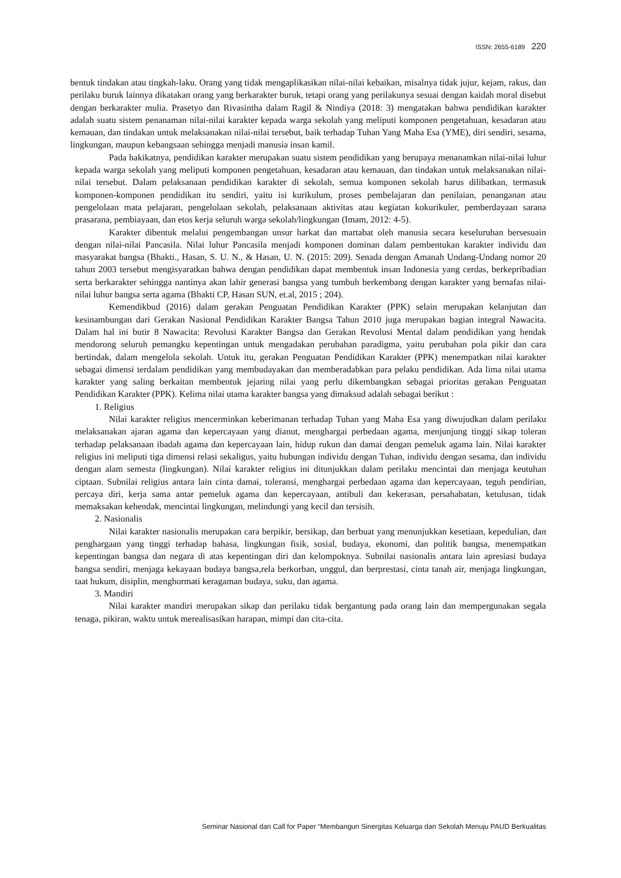ISSN: 2655-6189 220
bentuk tindakan atau tingkah-laku. Orang yang tidak mengaplikasikan nilai-nilai kebaikan, misalnya tidak jujur, kejam, rakus, dan perilaku buruk lainnya dikatakan orang yang berkarakter buruk, tetapi orang yang perilakunya sesuai dengan kaidah moral disebut dengan berkarakter mulia. Prasetyo dan Rivasintha dalam Ragil & Nindiya (2018: 3) mengatakan bahwa pendidikan karakter adalah suatu sistem penanaman nilai-nilai karakter kepada warga sekolah yang meliputi komponen pengetahuan, kesadaran atau kemauan, dan tindakan untuk melaksanakan nilai-nilai tersebut, baik terhadap Tuhan Yang Maha Esa (YME), diri sendiri, sesama, lingkungan, maupun kebangsaan sehingga menjadi manusia insan kamil.
Pada hakikatnya, pendidikan karakter merupakan suatu sistem pendidikan yang berupaya menanamkan nilai-nilai luhur kepada warga sekolah yang meliputi komponen pengetahuan, kesadaran atau kemauan, dan tindakan untuk melaksanakan nilai-nilai tersebut. Dalam pelaksanaan pendidikan karakter di sekolah, semua komponen sekolah harus dilibatkan, termasuk komponen-komponen pendidikan itu sendiri, yaitu isi kurikulum, proses pembelajaran dan penilaian, penanganan atau pengelolaan mata pelajaran, pengelolaan sekolah, pelaksanaan aktivitas atau kegiatan kokurikuler, pemberdayaan sarana prasarana, pembiayaan, dan etos kerja seluruh warga sekolah/lingkungan (Imam, 2012: 4-5).
Karakter dibentuk melalui pengembangan unsur harkat dan martabat oleh manusia secara keseluruhan bersesuain dengan nilai-nilai Pancasila. Nilai luhur Pancasila menjadi komponen dominan dalam pembentukan karakter individu dan masyarakat bangsa (Bhakti., Hasan, S. U. N., & Hasan, U. N. (2015: 209). Senada dengan Amanah Undang-Undang nomor 20 tahun 2003 tersebut mengisyaratkan bahwa dengan pendidikan dapat membentuk insan Indonesia yang cerdas, berkepribadian serta berkarakter sehingga nantinya akan lahir generasi bangsa yang tumbuh berkembang dengan karakter yang bernafas nilai-nilai luhur bangsa serta agama (Bhakti CP, Hasan SUN, et.al, 2015 ; 204).
Kemendikbud (2016) dalam gerakan Penguatan Pendidikan Karakter (PPK) selain merupakan kelanjutan dan kesinambungan dari Gerakan Nasional Pendidikan Karakter Bangsa Tahun 2010 juga merupakan bagian integral Nawacita. Dalam hal ini butir 8 Nawacita: Revolusi Karakter Bangsa dan Gerakan Revolusi Mental dalam pendidikan yang hendak mendorong seluruh pemangku kepentingan untuk mengadakan perubahan paradigma, yaitu perubahan pola pikir dan cara bertindak, dalam mengelola sekolah. Untuk itu, gerakan Penguatan Pendidikan Karakter (PPK) menempatkan nilai karakter sebagai dimensi terdalam pendidikan yang membudayakan dan memberadabkan para pelaku pendidikan. Ada lima nilai utama karakter yang saling berkaitan membentuk jejaring nilai yang perlu dikembangkan sebagai prioritas gerakan Penguatan Pendidikan Karakter (PPK). Kelima nilai utama karakter bangsa yang dimaksud adalah sebagai berikut :
1. Religius
Nilai karakter religius mencerminkan keberimanan terhadap Tuhan yang Maha Esa yang diwujudkan dalam perilaku melaksanakan ajaran agama dan kepercayaan yang dianut, menghargai perbedaan agama, menjunjung tinggi sikap toleran terhadap pelaksanaan ibadah agama dan kepercayaan lain, hidup rukun dan damai dengan pemeluk agama lain. Nilai karakter religius ini meliputi tiga dimensi relasi sekaligus, yaitu hubungan individu dengan Tuhan, individu dengan sesama, dan individu dengan alam semesta (lingkungan). Nilai karakter religius ini ditunjukkan dalam perilaku mencintai dan menjaga keutuhan ciptaan. Subnilai religius antara lain cinta damai, toleransi, menghargai perbedaan agama dan kepercayaan, teguh pendirian, percaya diri, kerja sama antar pemeluk agama dan kepercayaan, antibuli dan kekerasan, persahabatan, ketulusan, tidak memaksakan kehendak, mencintai lingkungan, melindungi yang kecil dan tersisih.
2. Nasionalis
Nilai karakter nasionalis merupakan cara berpikir, bersikap, dan berbuat yang menunjukkan kesetiaan, kepedulian, dan penghargaan yang tinggi terhadap bahasa, lingkungan fisik, sosial, budaya, ekonomi, dan politik bangsa, menempatkan kepentingan bangsa dan negara di atas kepentingan diri dan kelompoknya. Subnilai nasionalis antara lain apresiasi budaya bangsa sendiri, menjaga kekayaan budaya bangsa,rela berkorban, unggul, dan berprestasi, cinta tanah air, menjaga lingkungan, taat hukum, disiplin, menghormati keragaman budaya, suku, dan agama.
3. Mandiri
Nilai karakter mandiri merupakan sikap dan perilaku tidak bergantung pada orang lain dan mempergunakan segala tenaga, pikiran, waktu untuk merealisasikan harapan, mimpi dan cita-cita.
Seminar Nasional dan Call for Paper “Membangun Sinergitas Keluarga dan Sekolah Menuju PAUD Berkualitas